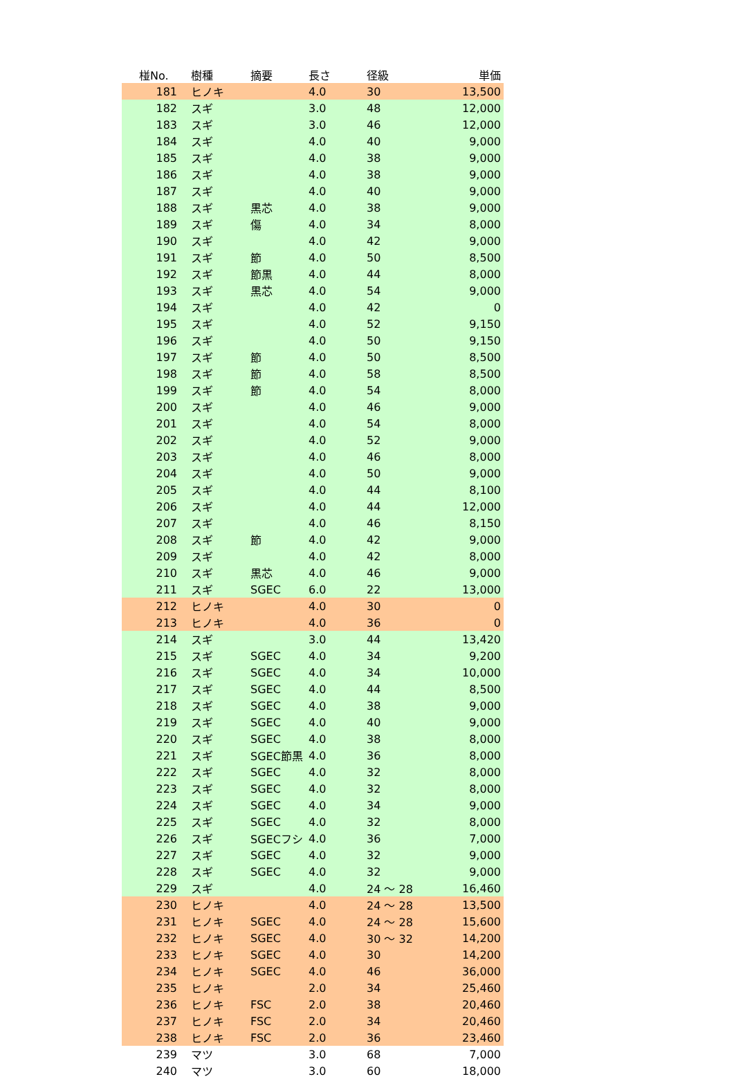| 椪No. | 樹種 | 摘要 | 長さ | 径級 | 単価 |
| --- | --- | --- | --- | --- | --- |
| 181 | ヒノキ | | 4.0 | 30 | 13,500 |
| 182 | スギ | | 3.0 | 48 | 12,000 |
| 183 | スギ | | 3.0 | 46 | 12,000 |
| 184 | スギ | | 4.0 | 40 | 9,000 |
| 185 | スギ | | 4.0 | 38 | 9,000 |
| 186 | スギ | | 4.0 | 38 | 9,000 |
| 187 | スギ | | 4.0 | 40 | 9,000 |
| 188 | スギ | 黒芯 | 4.0 | 38 | 9,000 |
| 189 | スギ | 傷 | 4.0 | 34 | 8,000 |
| 190 | スギ | | 4.0 | 42 | 9,000 |
| 191 | スギ | 節 | 4.0 | 50 | 8,500 |
| 192 | スギ | 節黒 | 4.0 | 44 | 8,000 |
| 193 | スギ | 黒芯 | 4.0 | 54 | 9,000 |
| 194 | スギ | | 4.0 | 42 | 0 |
| 195 | スギ | | 4.0 | 52 | 9,150 |
| 196 | スギ | | 4.0 | 50 | 9,150 |
| 197 | スギ | 節 | 4.0 | 50 | 8,500 |
| 198 | スギ | 節 | 4.0 | 58 | 8,500 |
| 199 | スギ | 節 | 4.0 | 54 | 8,000 |
| 200 | スギ | | 4.0 | 46 | 9,000 |
| 201 | スギ | | 4.0 | 54 | 8,000 |
| 202 | スギ | | 4.0 | 52 | 9,000 |
| 203 | スギ | | 4.0 | 46 | 8,000 |
| 204 | スギ | | 4.0 | 50 | 9,000 |
| 205 | スギ | | 4.0 | 44 | 8,100 |
| 206 | スギ | | 4.0 | 44 | 12,000 |
| 207 | スギ | | 4.0 | 46 | 8,150 |
| 208 | スギ | 節 | 4.0 | 42 | 9,000 |
| 209 | スギ | | 4.0 | 42 | 8,000 |
| 210 | スギ | 黒芯 | 4.0 | 46 | 9,000 |
| 211 | スギ | SGEC | 6.0 | 22 | 13,000 |
| 212 | ヒノキ | | 4.0 | 30 | 0 |
| 213 | ヒノキ | | 4.0 | 36 | 0 |
| 214 | スギ | | 3.0 | 44 | 13,420 |
| 215 | スギ | SGEC | 4.0 | 34 | 9,200 |
| 216 | スギ | SGEC | 4.0 | 34 | 10,000 |
| 217 | スギ | SGEC | 4.0 | 44 | 8,500 |
| 218 | スギ | SGEC | 4.0 | 38 | 9,000 |
| 219 | スギ | SGEC | 4.0 | 40 | 9,000 |
| 220 | スギ | SGEC | 4.0 | 38 | 8,000 |
| 221 | スギ | SGEC節黒 | 4.0 | 36 | 8,000 |
| 222 | スギ | SGEC | 4.0 | 32 | 8,000 |
| 223 | スギ | SGEC | 4.0 | 32 | 8,000 |
| 224 | スギ | SGEC | 4.0 | 34 | 9,000 |
| 225 | スギ | SGEC | 4.0 | 32 | 8,000 |
| 226 | スギ | SGECフシ | 4.0 | 36 | 7,000 |
| 227 | スギ | SGEC | 4.0 | 32 | 9,000 |
| 228 | スギ | SGEC | 4.0 | 32 | 9,000 |
| 229 | スギ | | 4.0 | 24 ～ 28 | 16,460 |
| 230 | ヒノキ | | 4.0 | 24 ～ 28 | 13,500 |
| 231 | ヒノキ | SGEC | 4.0 | 24 ～ 28 | 15,600 |
| 232 | ヒノキ | SGEC | 4.0 | 30 ～ 32 | 14,200 |
| 233 | ヒノキ | SGEC | 4.0 | 30 | 14,200 |
| 234 | ヒノキ | SGEC | 4.0 | 46 | 36,000 |
| 235 | ヒノキ | | 2.0 | 34 | 25,460 |
| 236 | ヒノキ | FSC | 2.0 | 38 | 20,460 |
| 237 | ヒノキ | FSC | 2.0 | 34 | 20,460 |
| 238 | ヒノキ | FSC | 2.0 | 36 | 23,460 |
| 239 | マツ | | 3.0 | 68 | 7,000 |
| 240 | マツ | | 3.0 | 60 | 18,000 |